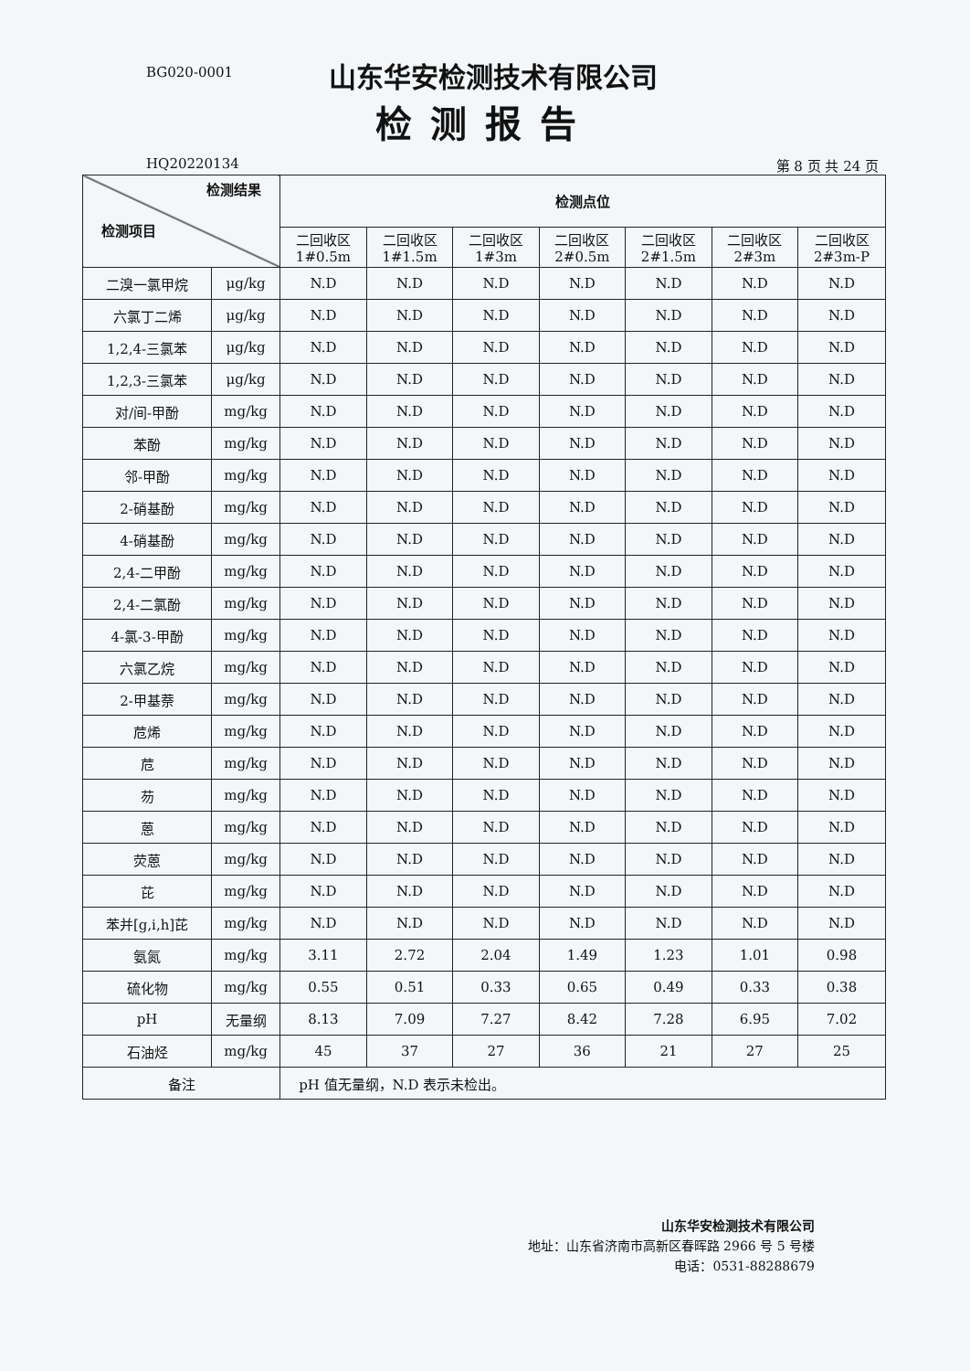BG020-0001
山东华安检测技术有限公司
检测报告
HQ20220134 第 8 页 共 24 页
| 检测结果 检测项目 | | 检测点位 | | | | | | |
| --- | --- | --- | --- | --- | --- | --- | --- | --- |
| | | 二回收区 1#0.5m | 二回收区 1#1.5m | 二回收区 1#3m | 二回收区 2#0.5m | 二回收区 2#1.5m | 二回收区 2#3m | 二回收区 2#3m-P |
| 二溴一氯甲烷 | μg/kg | N.D | N.D | N.D | N.D | N.D | N.D | N.D |
| 六氯丁二烯 | μg/kg | N.D | N.D | N.D | N.D | N.D | N.D | N.D |
| 1,2,4-三氯苯 | μg/kg | N.D | N.D | N.D | N.D | N.D | N.D | N.D |
| 1,2,3-三氯苯 | μg/kg | N.D | N.D | N.D | N.D | N.D | N.D | N.D |
| 对/间-甲酚 | mg/kg | N.D | N.D | N.D | N.D | N.D | N.D | N.D |
| 苯酚 | mg/kg | N.D | N.D | N.D | N.D | N.D | N.D | N.D |
| 邻-甲酚 | mg/kg | N.D | N.D | N.D | N.D | N.D | N.D | N.D |
| 2-硝基酚 | mg/kg | N.D | N.D | N.D | N.D | N.D | N.D | N.D |
| 4-硝基酚 | mg/kg | N.D | N.D | N.D | N.D | N.D | N.D | N.D |
| 2,4-二甲酚 | mg/kg | N.D | N.D | N.D | N.D | N.D | N.D | N.D |
| 2,4-二氯酚 | mg/kg | N.D | N.D | N.D | N.D | N.D | N.D | N.D |
| 4-氯-3-甲酚 | mg/kg | N.D | N.D | N.D | N.D | N.D | N.D | N.D |
| 六氯乙烷 | mg/kg | N.D | N.D | N.D | N.D | N.D | N.D | N.D |
| 2-甲基萘 | mg/kg | N.D | N.D | N.D | N.D | N.D | N.D | N.D |
| 苊烯 | mg/kg | N.D | N.D | N.D | N.D | N.D | N.D | N.D |
| 苊 | mg/kg | N.D | N.D | N.D | N.D | N.D | N.D | N.D |
| 芴 | mg/kg | N.D | N.D | N.D | N.D | N.D | N.D | N.D |
| 蒽 | mg/kg | N.D | N.D | N.D | N.D | N.D | N.D | N.D |
| 荧蒽 | mg/kg | N.D | N.D | N.D | N.D | N.D | N.D | N.D |
| 芘 | mg/kg | N.D | N.D | N.D | N.D | N.D | N.D | N.D |
| 苯并[g,i,h]芘 | mg/kg | N.D | N.D | N.D | N.D | N.D | N.D | N.D |
| 氨氮 | mg/kg | 3.11 | 2.72 | 2.04 | 1.49 | 1.23 | 1.01 | 0.98 |
| 硫化物 | mg/kg | 0.55 | 0.51 | 0.33 | 0.65 | 0.49 | 0.33 | 0.38 |
| pH | 无量纲 | 8.13 | 7.09 | 7.27 | 8.42 | 7.28 | 6.95 | 7.02 |
| 石油烃 | mg/kg | 45 | 37 | 27 | 36 | 21 | 27 | 25 |
| 备注 | | pH 值无量纲，N.D 表示未检出。 | | | | | | |
山东华安检测技术有限公司
地址：山东省济南市高新区春晖路 2966 号 5 号楼
电话：0531-88288679